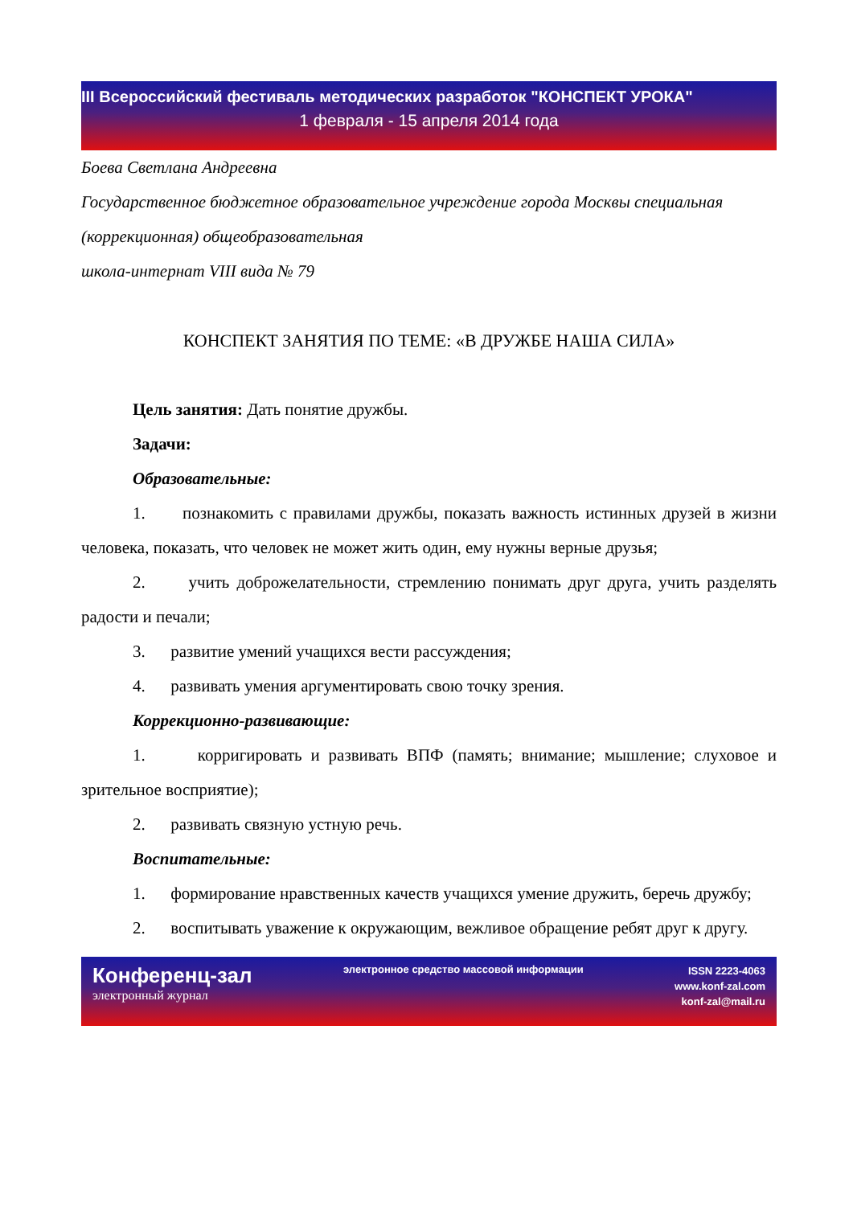III Всероссийский фестиваль методических разработок "КОНСПЕКТ УРОКА"
1 февраля - 15 апреля 2014 года
Боева Светлана Андреевна
Государственное бюджетное образовательное учреждение города Москвы специальная (коррекционная) общеобразовательная
школа-интернат VIII вида № 79
КОНСПЕКТ ЗАНЯТИЯ ПО ТЕМЕ: «В ДРУЖБЕ НАША СИЛА»
Цель занятия: Дать понятие дружбы.
Задачи:
Образовательные:
1. познакомить с правилами дружбы, показать важность истинных друзей в жизни человека, показать, что человек не может жить один, ему нужны верные друзья;
2. учить доброжелательности, стремлению понимать друг друга, учить разделять радости и печали;
3. развитие умений учащихся вести рассуждения;
4. развивать умения аргументировать свою точку зрения.
Коррекционно-развивающие:
1. корригировать и развивать ВПФ (память; внимание; мышление; слуховое и зрительное восприятие);
2. развивать связную устную речь.
Воспитательные:
1. формирование нравственных качеств учащихся умение дружить, беречь дружбу;
2. воспитывать уважение к окружающим, вежливое обращение ребят друг к другу.
Конференц-зал
электронный журнал
электронное средство массовой информации
ISSN 2223-4063
www.konf-zal.com
konf-zal@mail.ru